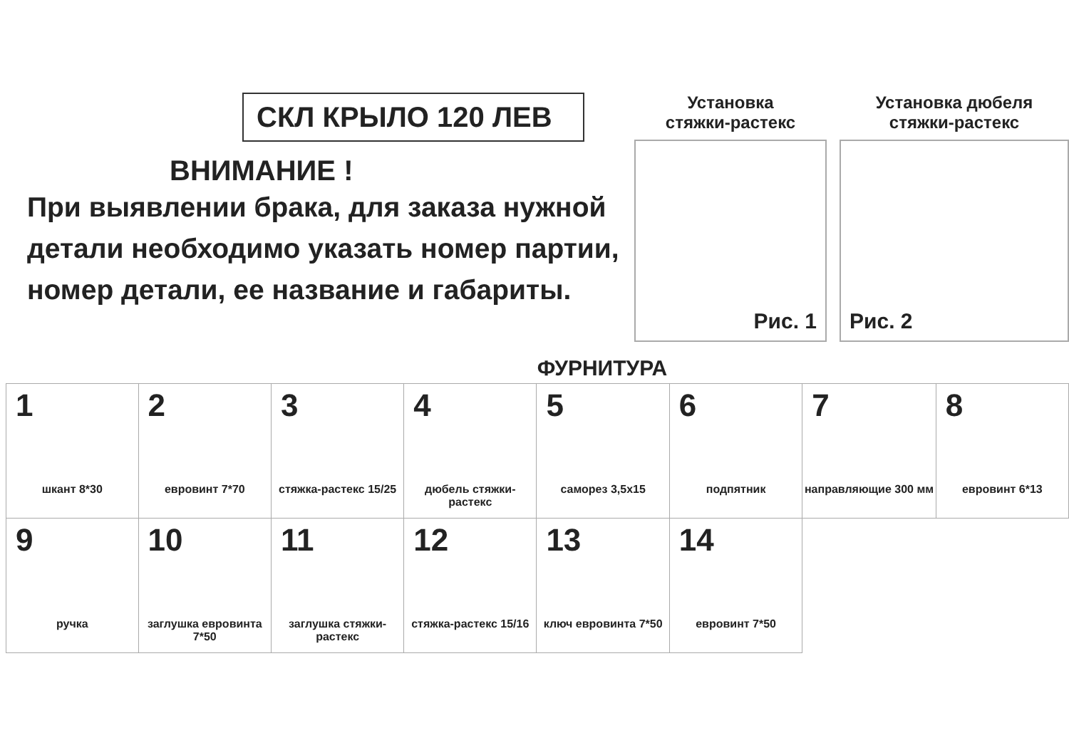СКЛ КРЫЛО 120 ЛЕВ
ВНИМАНИЕ !
При выявлении брака, для заказа нужной детали необходимо указать номер партии, номер детали, ее название и габариты.
Установка
стяжки-растекс
Рис. 1
Установка дюбеля
стяжки-растекс
Рис. 2
ФУРНИТУРА
| 1 шкант 8*30 | 2 евровинт 7*70 | 3 стяжка-растекс 15/25 | 4 дюбель стяжки-растекс | 5 саморез 3,5x15 | 6 подпятник | 7 направляющие 300 мм | 8 евровинт 6*13 |
| 9 ручка | 10 заглушка евровинта 7*50 | 11 заглушка стяжки-растекс | 12 стяжка-растекс 15/16 | 13 ключ евровинта 7*50 | 14 евровинт 7*50 | | |